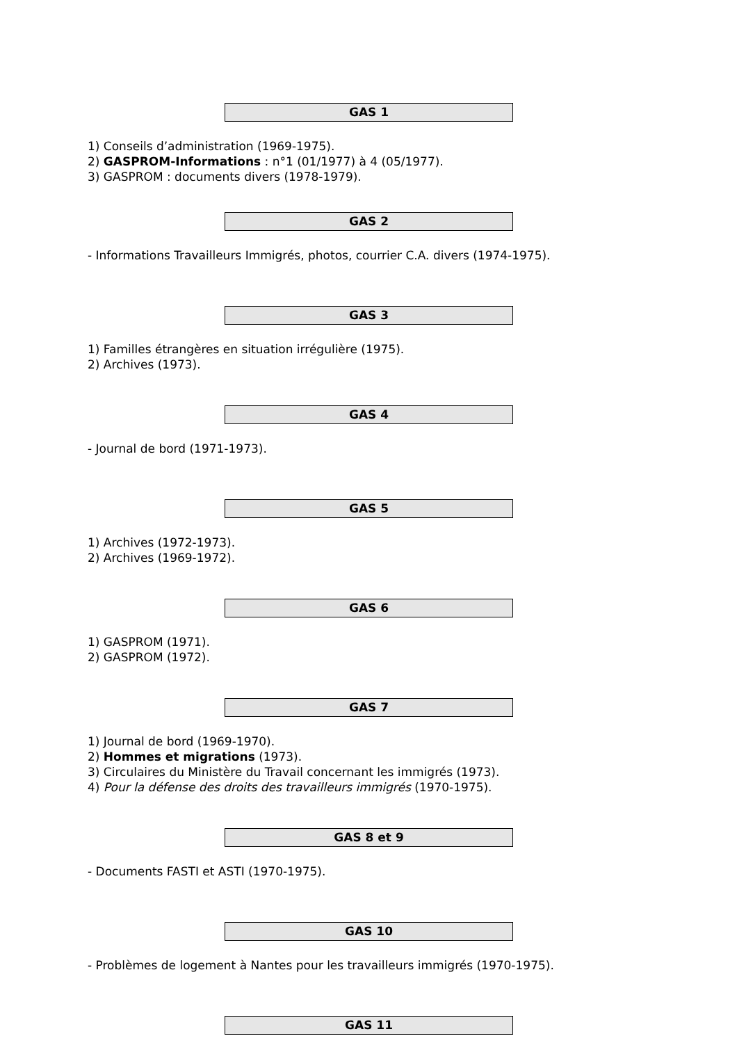GAS 1
1) Conseils d’administration (1969-1975).
2) GASPROM-Informations : n°1 (01/1977) à 4 (05/1977).
3) GASPROM : documents divers (1978-1979).
GAS 2
- Informations Travailleurs Immigrés, photos, courrier C.A. divers (1974-1975).
GAS 3
1) Familles étrangères en situation irrégulière (1975).
2) Archives (1973).
GAS 4
- Journal de bord (1971-1973).
GAS 5
1) Archives (1972-1973).
2) Archives (1969-1972).
GAS 6
1) GASPROM (1971).
2) GASPROM (1972).
GAS 7
1) Journal de bord (1969-1970).
2) Hommes et migrations (1973).
3) Circulaires du Ministère du Travail concernant les immigrés (1973).
4) Pour la défense des droits des travailleurs immigrés (1970-1975).
GAS 8 et 9
- Documents FASTI et ASTI (1970-1975).
GAS 10
- Problèmes de logement à Nantes pour les travailleurs immigrés (1970-1975).
GAS 11